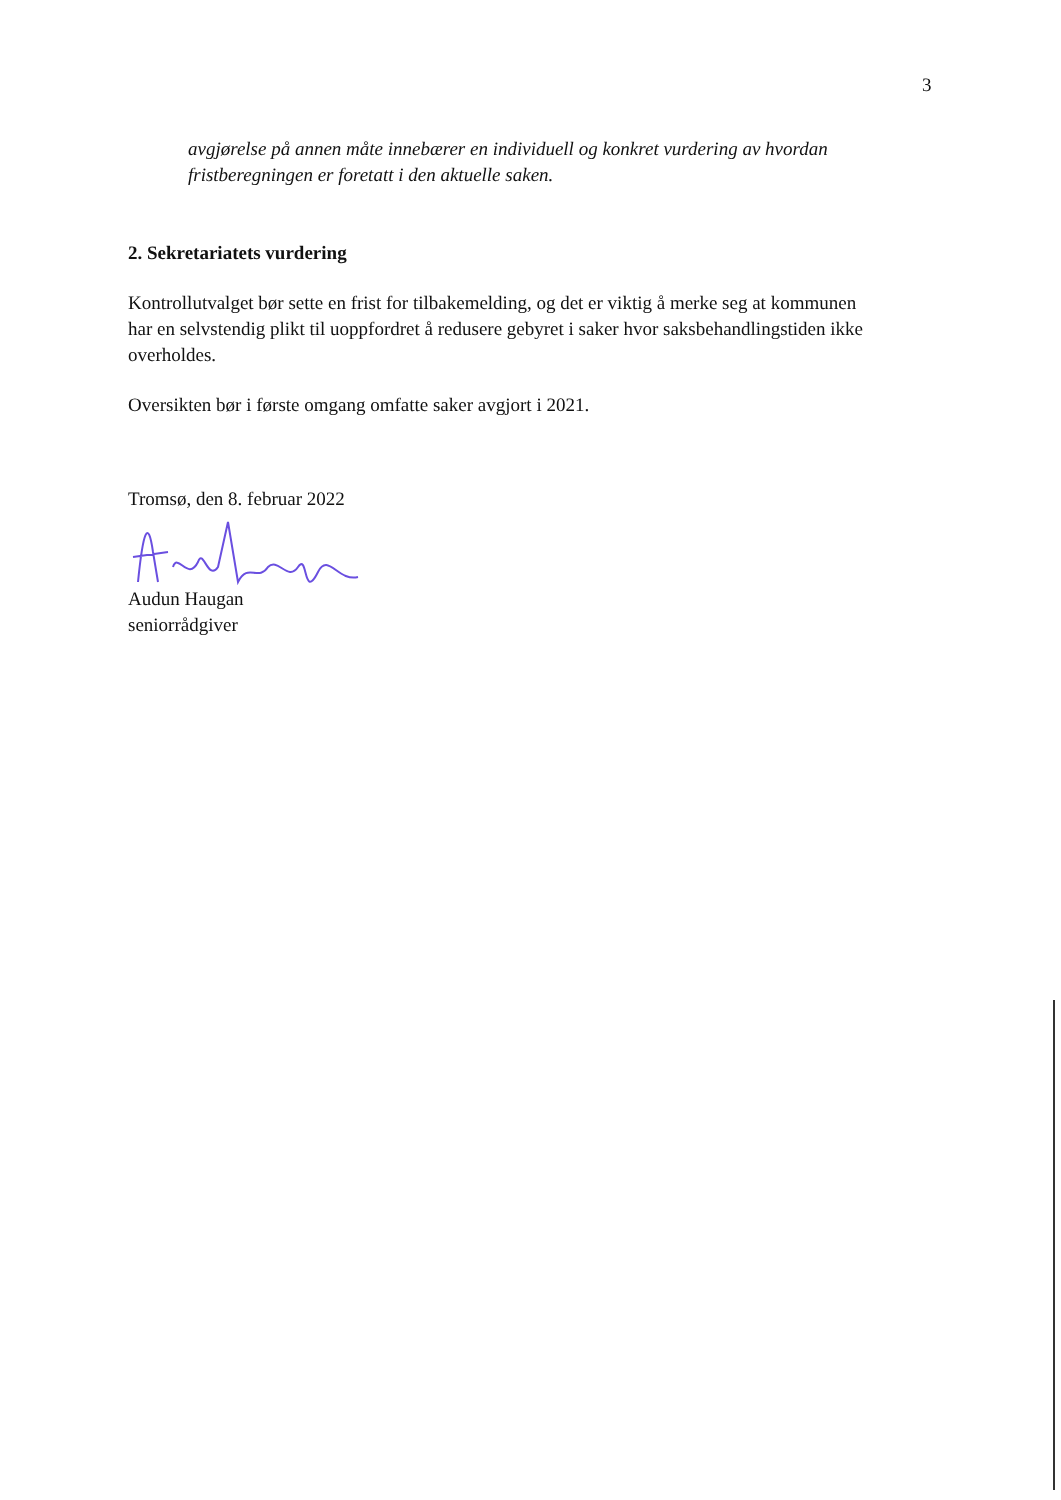3
avgjørelse på annen måte innebærer en individuell og konkret vurdering av hvordan fristberegningen er foretatt i den aktuelle saken.
2. Sekretariatets vurdering
Kontrollutvalget bør sette en frist for tilbakemelding, og det er viktig å merke seg at kommunen har en selvstendig plikt til uoppfordret å redusere gebyret i saker hvor saksbehandlingstiden ikke overholdes.
Oversikten bør i første omgang omfatte saker avgjort i 2021.
Tromsø, den 8. februar 2022
Audun Haugan
seniorrådgiver